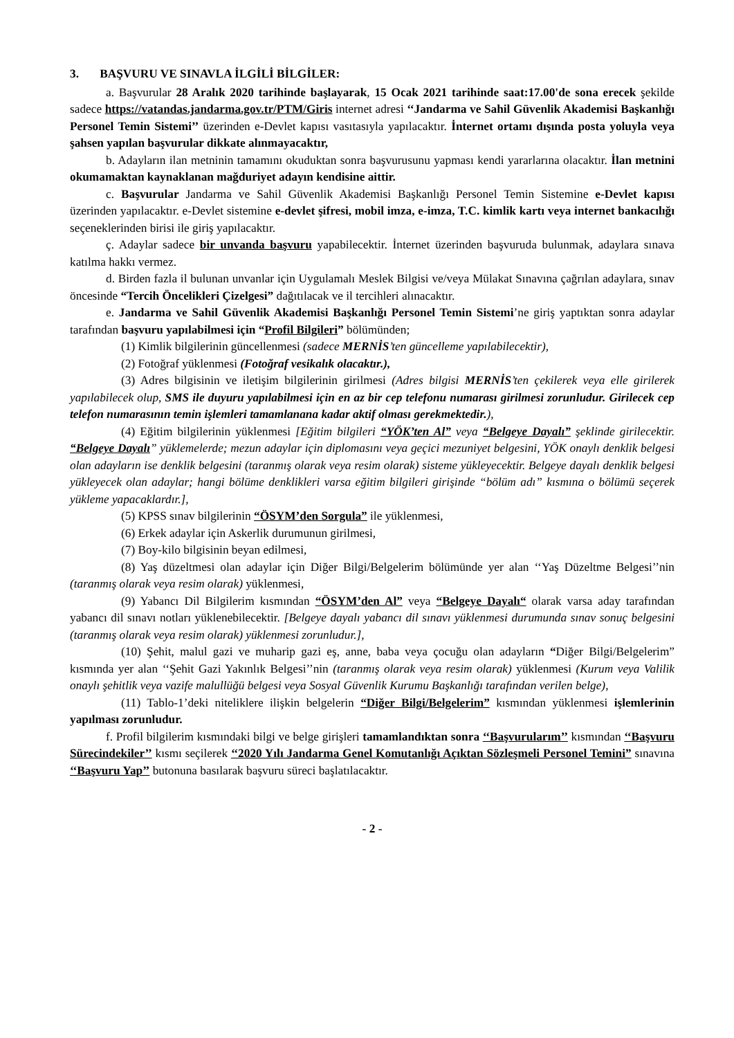3. BAŞVURU VE SINAVLA İLGİLİ BİLGİLER:
a. Başvurular 28 Aralık 2020 tarihinde başlayarak, 15 Ocak 2021 tarihinde saat:17.00'de sona erecek şekilde sadece https://vatandas.jandarma.gov.tr/PTM/Giris internet adresi ‘‘Jandarma ve Sahil Güvenlik Akademisi Başkanlığı Personel Temin Sistemi’’ üzerinden e-Devlet kapısı vasıtasıyla yapılacaktır. İnternet ortamı dışında posta yoluyla veya şahsen yapılan başvurular dikkate alınmayacaktır,
b. Adayların ilan metninin tamamını okuduktan sonra başvurusunu yapması kendi yararlarına olacaktır. İlan metnini okumamaktan kaynaklanan mağduriyet adayın kendisine aittir.
c. Başvurular Jandarma ve Sahil Güvenlik Akademisi Başkanlığı Personel Temin Sistemine e-Devlet kapısı üzerinden yapılacaktır. e-Devlet sistemine e-devlet şifresi, mobil imza, e-imza, T.C. kimlik kartı veya internet bankacılığı seçeneklerinden birisi ile giriş yapılacaktır.
ç. Adaylar sadece bir unvanda başvuru yapabilecektir. İnternet üzerinden başvuruda bulunmak, adaylara sınava katılma hakkı vermez.
d. Birden fazla il bulunan unvanlar için Uygulamalı Meslek Bilgisi ve/veya Mülakat Sınavına çağrılan adaylara, sınav öncesinde “Tercih Öncelikleri Çizelgesi” dağıtılacak ve il tercihleri alınacaktır.
e. Jandarma ve Sahil Güvenlik Akademisi Başkanlığı Personel Temin Sistemi’ne giriş yaptıktan sonra adaylar tarafından başvuru yapılabilmesi için “Profil Bilgileri” bölümünden;
(1) Kimlik bilgilerinin güncellenmesi (sadece MERNİS’ten güncelleme yapılabilecektir),
(2) Fotoğraf yüklenmesi (Fotoğraf vesikalık olacaktır.),
(3) Adres bilgisinin ve iletişim bilgilerinin girilmesi (Adres bilgisi MERNİS’ten çekilerek veya elle girilerek yapılabilecek olup, SMS ile duyuru yapılabilmesi için en az bir cep telefonu numarası girilmesi zorunludur. Girilecek cep telefon numarasının temin işlemleri tamamlanana kadar aktif olması gerekmektedir.),
(4) Eğitim bilgilerinin yüklenmesi [Eğitim bilgileri “YÖK’ten Al” veya “Belgeye Dayalı” şeklinde girilecektir. “Belgeye Dayalı” yüklemelerde; mezun adaylar için diplomasını veya geçici mezuniyet belgesini, YÖK onaylı denklik belgesi olan adayların ise denklik belgesini (taranmış olarak veya resim olarak) sisteme yükleyecektir. Belgeye dayalı denklik belgesi yükleyecek olan adaylar; hangi bölüme denklikleri varsa eğitim bilgileri girişinde “bölüm adı” kısmına o bölümü seçerek yükleme yapacaklardır.],
(5) KPSS sınav bilgilerinin “ÖSYM’den Sorgula” ile yüklenmesi,
(6) Erkek adaylar için Askerlik durumunun girilmesi,
(7) Boy-kilo bilgisinin beyan edilmesi,
(8) Yaş düzeltmesi olan adaylar için Diğer Bilgi/Belgelerim bölümünde yer alan ‘‘Yaş Düzeltme Belgesi’’nin (taranmış olarak veya resim olarak) yüklenmesi,
(9) Yabancı Dil Bilgilerim kısmından “ÖSYM’den Al” veya “Belgeye Dayalı“ olarak varsa aday tarafından yabancı dil sınavı notları yüklenebilecektir. [Belgeye dayalı yabancı dil sınavı yüklenmesi durumunda sınav sonuç belgesini (taranmış olarak veya resim olarak) yüklenmesi zorunludur.],
(10) Şehit, malul gazi ve muharip gazi eş, anne, baba veya çocuğu olan adayların “Diğer Bilgi/Belgelerim” kısmında yer alan ‘‘Şehit Gazi Yakınlık Belgesi’’nin (taranmış olarak veya resim olarak) yüklenmesi (Kurum veya Valilik onaylı şehitlik veya vazife malullüğü belgesi veya Sosyal Güvenlik Kurumu Başkanlığı tarafından verilen belge),
(11) Tablo-1’deki niteliklere ilişkin belgelerin “Diğer Bilgi/Belgelerim” kısmından yüklenmesi işlemlerinin yapılması zorunludur.
f. Profil bilgilerim kısmındaki bilgi ve belge girişleri tamamlandıktan sonra ‘‘Başvurularım’’ kısmından ‘‘Başvuru Sürecindekiler’’ kısmı seçilerek ‘‘2020 Yılı Jandarma Genel Komutanlığı Açıktan Sözleşmeli Personel Temini” sınavına ‘‘Başvuru Yap’’ butonuna basılarak başvuru süreci başlatılacaktır.
- 2 -